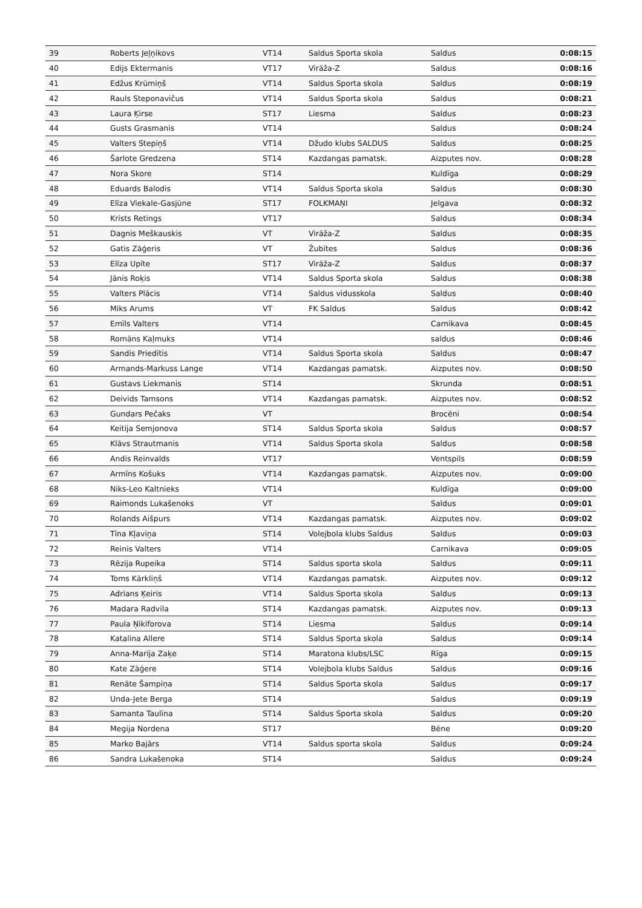| 39 | Roberts Jeļņikovs | VT14 | Saldus Sporta skola | Saldus | 0:08:15 |
| 40 | Edijs Ektermanis | VT17 | Virāža-Z | Saldus | 0:08:16 |
| 41 | Edžus Krūmiņš | VT14 | Saldus Sporta skola | Saldus | 0:08:19 |
| 42 | Rauls Steponavičus | VT14 | Saldus Sporta skola | Saldus | 0:08:21 |
| 43 | Laura Ķirse | ST17 | Liesma | Saldus | 0:08:23 |
| 44 | Gusts Grasmanis | VT14 | | Saldus | 0:08:24 |
| 45 | Valters Stepiņš | VT14 | Džudo klubs SALDUS | Saldus | 0:08:25 |
| 46 | Šarlote Gredzena | ST14 | Kazdangas pamatsk. | Aizputes nov. | 0:08:28 |
| 47 | Nora Skore | ST14 | | Kuldīga | 0:08:29 |
| 48 | Eduards Balodis | VT14 | Saldus Sporta skola | Saldus | 0:08:30 |
| 49 | Elīza Viekale-Gasjūne | ST17 | FOLKMAŅI | Jelgava | 0:08:32 |
| 50 | Krists Retings | VT17 | | Saldus | 0:08:34 |
| 51 | Dagnis Meškauskis | VT | Virāža-Z | Saldus | 0:08:35 |
| 52 | Gatis Zāģeris | VT | Žubītes | Saldus | 0:08:36 |
| 53 | Elīza Upīte | ST17 | Virāža-Z | Saldus | 0:08:37 |
| 54 | Jānis Roķis | VT14 | Saldus Sporta skola | Saldus | 0:08:38 |
| 55 | Valters Plācis | VT14 | Saldus vidusskola | Saldus | 0:08:40 |
| 56 | Miks Arums | VT | FK Saldus | Saldus | 0:08:42 |
| 57 | Emīls Valters | VT14 | | Carnikava | 0:08:45 |
| 58 | Romāns Kaļmuks | VT14 | | saldus | 0:08:46 |
| 59 | Sandis Priedītis | VT14 | Saldus Sporta skola | Saldus | 0:08:47 |
| 60 | Armands-Markuss Lange | VT14 | Kazdangas pamatsk. | Aizputes nov. | 0:08:50 |
| 61 | Gustavs Liekmanis | ST14 | | Skrunda | 0:08:51 |
| 62 | Deivids Tamsons | VT14 | Kazdangas pamatsk. | Aizputes nov. | 0:08:52 |
| 63 | Gundars Pečaks | VT | | Brocēni | 0:08:54 |
| 64 | Keitija Semjonova | ST14 | Saldus Sporta skola | Saldus | 0:08:57 |
| 65 | Klāvs Strautmanis | VT14 | Saldus Sporta skola | Saldus | 0:08:58 |
| 66 | Andis Reinvalds | VT17 | | Ventspils | 0:08:59 |
| 67 | Armīns Košuks | VT14 | Kazdangas pamatsk. | Aizputes nov. | 0:09:00 |
| 68 | Niks-Leo Kaltnieks | VT14 | | Kuldīga | 0:09:00 |
| 69 | Raimonds Lukašenoks | VT | | Saldus | 0:09:01 |
| 70 | Rolands Aišpurs | VT14 | Kazdangas pamatsk. | Aizputes nov. | 0:09:02 |
| 71 | Tīna Kļaviņa | ST14 | Volejbola klubs Saldus | Saldus | 0:09:03 |
| 72 | Reinis Valters | VT14 | | Carnikava | 0:09:05 |
| 73 | Rēzija Rupeika | ST14 | Saldus sporta skola | Saldus | 0:09:11 |
| 74 | Toms Kārkliņš | VT14 | Kazdangas pamatsk. | Aizputes nov. | 0:09:12 |
| 75 | Adrians Ķeiris | VT14 | Saldus Sporta skola | Saldus | 0:09:13 |
| 76 | Madara Radvila | ST14 | Kazdangas pamatsk. | Aizputes nov. | 0:09:13 |
| 77 | Paula Ņikiforova | ST14 | Liesma | Saldus | 0:09:14 |
| 78 | Katalina Allere | ST14 | Saldus Sporta skola | Saldus | 0:09:14 |
| 79 | Anna-Marija Zaķe | ST14 | Maratona klubs/LSC | Rīga | 0:09:15 |
| 80 | Kate Zāģere | ST14 | Volejbola klubs Saldus | Saldus | 0:09:16 |
| 81 | Renāte Šampiņa | ST14 | Saldus Sporta skola | Saldus | 0:09:17 |
| 82 | Unda-Jete Berga | ST14 | | Saldus | 0:09:19 |
| 83 | Samanta Taulīna | ST14 | Saldus Sporta skola | Saldus | 0:09:20 |
| 84 | Megija Nordena | ST17 | | Bēne | 0:09:20 |
| 85 | Marko Bajārs | VT14 | Saldus sporta skola | Saldus | 0:09:24 |
| 86 | Sandra Lukašenoka | ST14 | | Saldus | 0:09:24 |